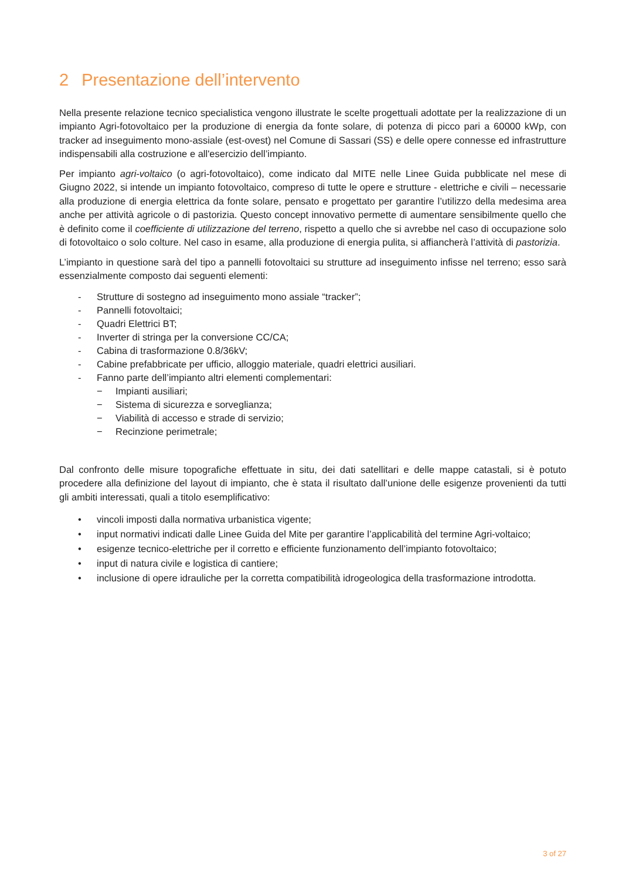2 Presentazione dell’intervento
Nella presente relazione tecnico specialistica vengono illustrate le scelte progettuali adottate per la realizzazione di un impianto Agri-fotovoltaico per la produzione di energia da fonte solare, di potenza di picco pari a 60000 kWp, con tracker ad inseguimento mono-assiale (est-ovest) nel Comune di Sassari (SS) e delle opere connesse ed infrastrutture indispensabili alla costruzione e all'esercizio dell’impianto.
Per impianto agri-voltaico (o agri-fotovoltaico), come indicato dal MITE nelle Linee Guida pubblicate nel mese di Giugno 2022, si intende un impianto fotovoltaico, compreso di tutte le opere e strutture - elettriche e civili – necessarie alla produzione di energia elettrica da fonte solare, pensato e progettato per garantire l’utilizzo della medesima area anche per attività agricole o di pastorizia. Questo concept innovativo permette di aumentare sensibilmente quello che è definito come il coefficiente di utilizzazione del terreno, rispetto a quello che si avrebbe nel caso di occupazione solo di fotovoltaico o solo colture. Nel caso in esame, alla produzione di energia pulita, si affiancherà l’attività di pastorizia.
L’impianto in questione sarà del tipo a pannelli fotovoltaici su strutture ad inseguimento infisse nel terreno; esso sarà essenzialmente composto dai seguenti elementi:
- Strutture di sostegno ad inseguimento mono assiale “tracker”;
- Pannelli fotovoltaici;
- Quadri Elettrici BT;
- Inverter di stringa per la conversione CC/CA;
- Cabina di trasformazione 0.8/36kV;
- Cabine prefabbricate per ufficio, alloggio materiale, quadri elettrici ausiliari.
- Fanno parte dell’impianto altri elementi complementari:
− Impianti ausiliari;
− Sistema di sicurezza e sorveglianza;
− Viabilità di accesso e strade di servizio;
− Recinzione perimetrale;
Dal confronto delle misure topografiche effettuate in situ, dei dati satellitari e delle mappe catastali, si è potuto procedere alla definizione del layout di impianto, che è stata il risultato dall’unione delle esigenze provenienti da tutti gli ambiti interessati, quali a titolo esemplificativo:
• vincoli imposti dalla normativa urbanistica vigente;
• input normativi indicati dalle Linee Guida del Mite per garantire l’applicabilità del termine Agri-voltaico;
• esigenze tecnico-elettriche per il corretto e efficiente funzionamento dell’impianto fotovoltaico;
• input di natura civile e logistica di cantiere;
• inclusione di opere idrauliche per la corretta compatibilità idrogeologica della trasformazione introdotta.
3 of 27